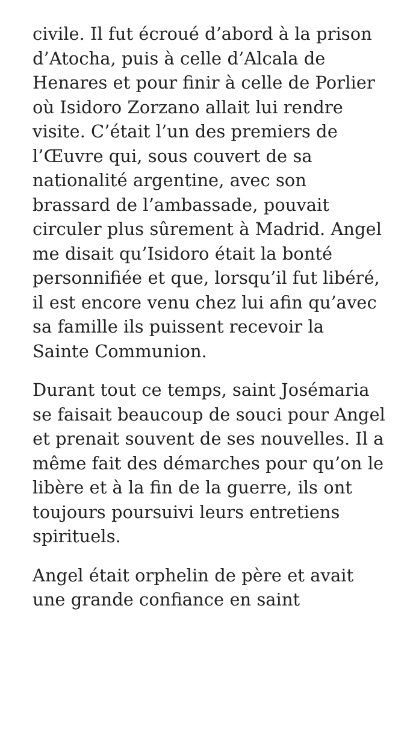civile. Il fut écroué d’abord à la prison d’Atocha, puis à celle d’Alcala de Henares et pour finir à celle de Porlier où Isidoro Zorzano allait lui rendre visite. C’était l’un des premiers de l’Œuvre qui, sous couvert de sa nationalité argentine, avec son brassard de l’ambassade, pouvait circuler plus sûrement à Madrid. Angel me disait qu’Isidoro était la bonté personnifiée et que, lorsqu’il fut libéré, il est encore venu chez lui afin qu’avec sa famille ils puissent recevoir la Sainte Communion.
Durant tout ce temps, saint Josémaria se faisait beaucoup de souci pour Angel et prenait souvent de ses nouvelles. Il a même fait des démarches pour qu’on le libère et à la fin de la guerre, ils ont toujours poursuivi leurs entretiens spirituels.
Angel était orphelin de père et avait une grande confiance en saint